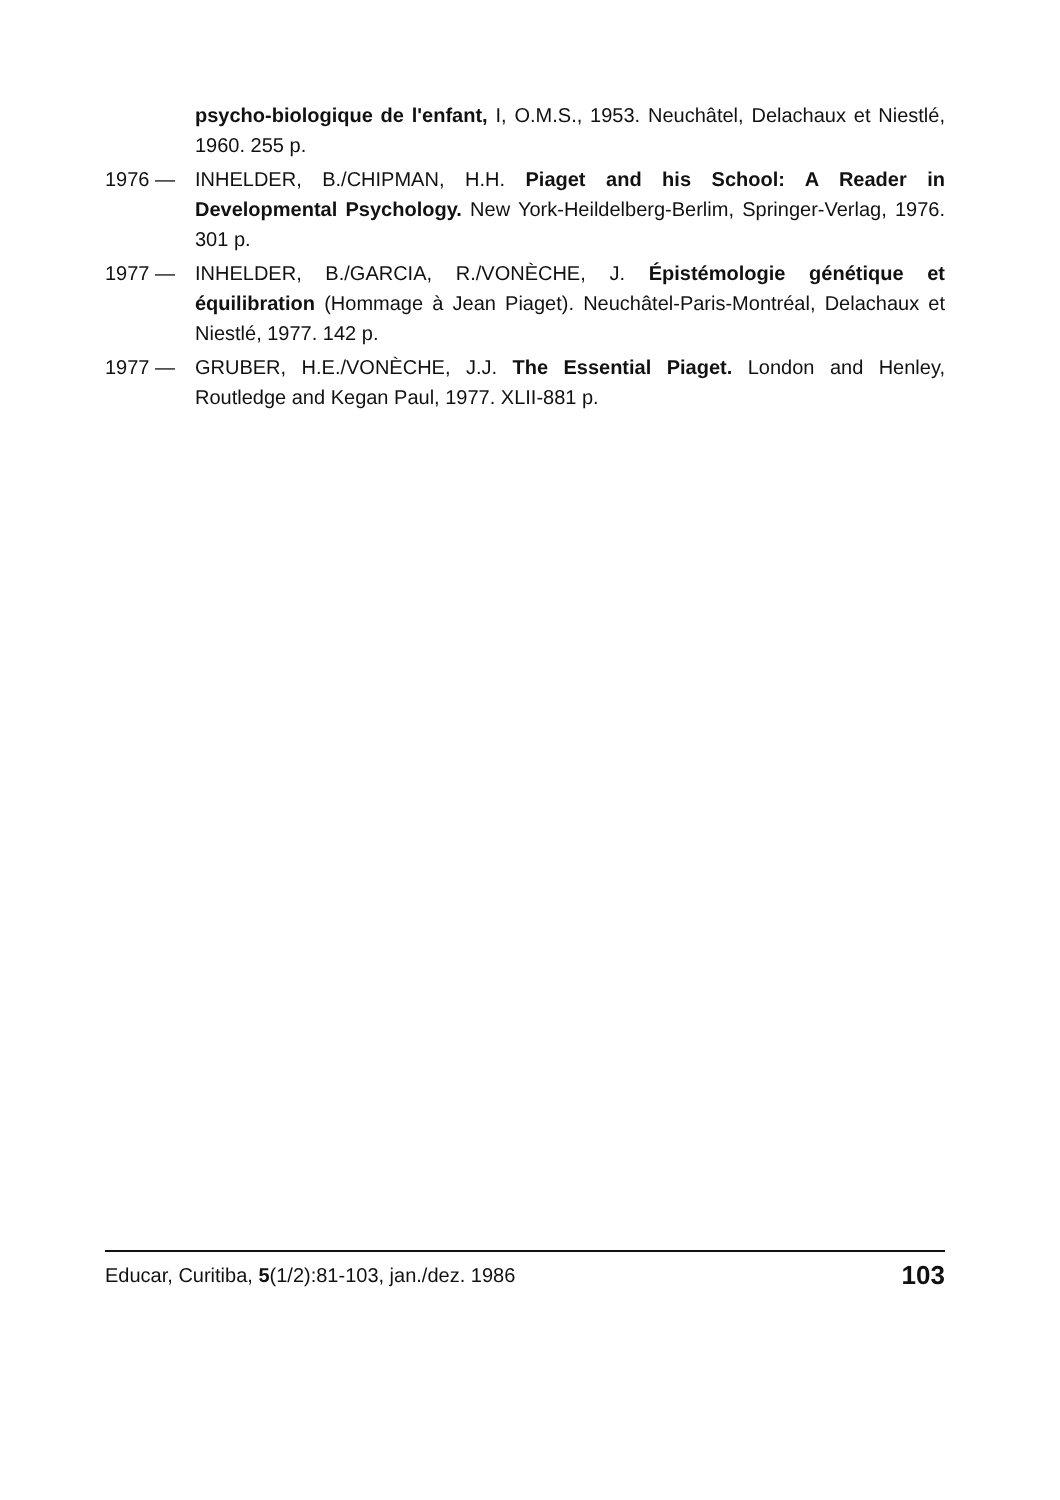psycho-biologique de l'enfant, I, O.M.S., 1953. Neuchâtel, Delachaux et Niestlé, 1960. 255 p.
1976 — INHELDER, B./CHIPMAN, H.H. Piaget and his School: A Reader in Developmental Psychology. New York-Heildelberg-Berlim, Springer-Verlag, 1976. 301 p.
1977 — INHELDER, B./GARCIA, R./VONÈCHE, J. Épistémologie génétique et équilibration (Hommage à Jean Piaget). Neuchâtel-Paris-Montréal, Delachaux et Niestlé, 1977. 142 p.
1977 — GRUBER, H.E./VONÈCHE, J.J. The Essential Piaget. London and Henley, Routledge and Kegan Paul, 1977. XLII-881 p.
Educar, Curitiba, 5(1/2):81-103, jan./dez. 1986 103